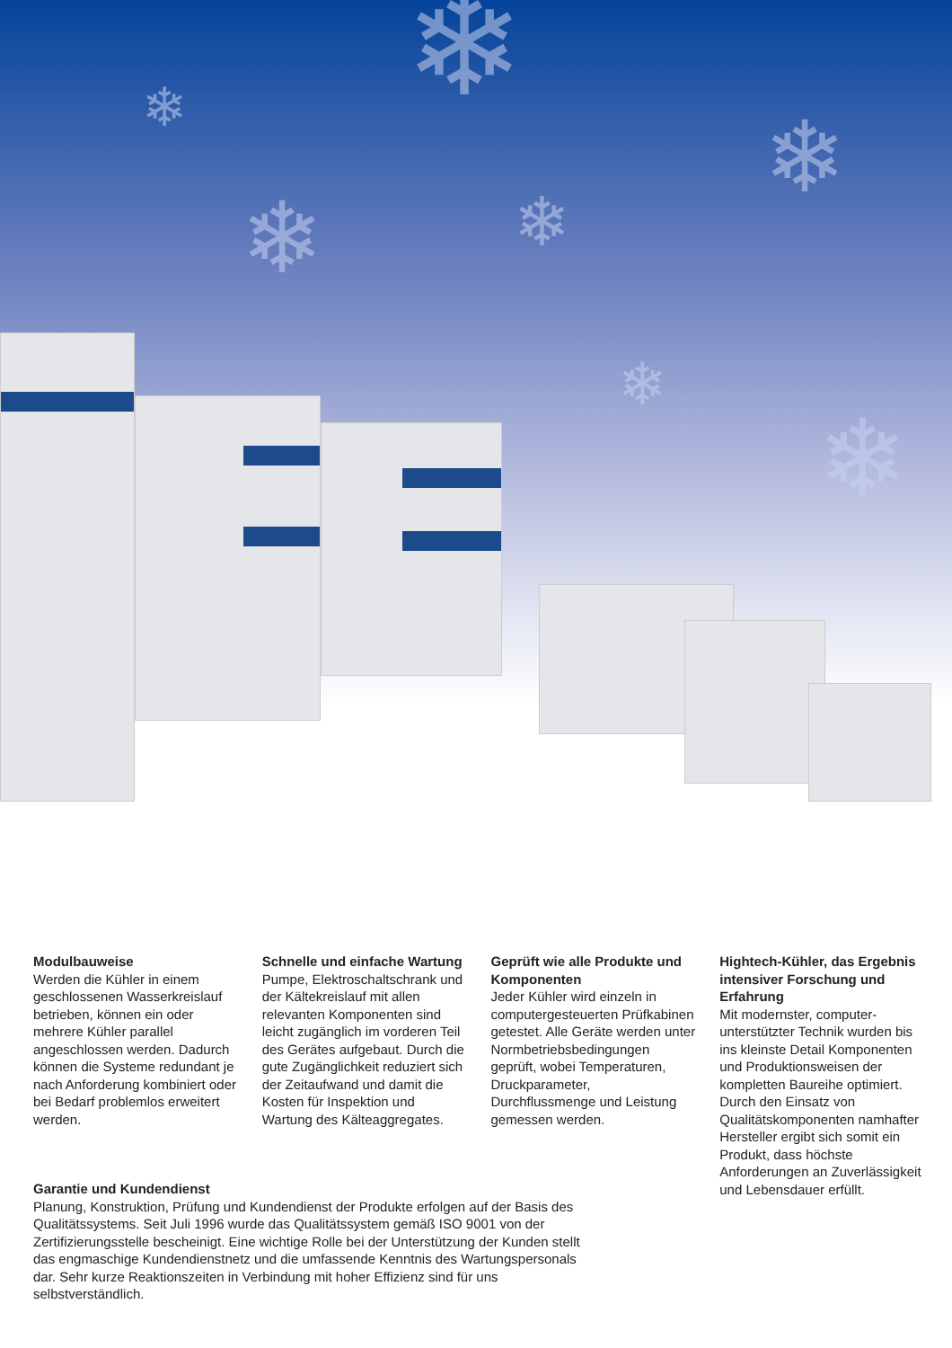❄
❄ ❄
❄ ❄
❄
❄
Modulbauweise
Werden die Kühler in einem geschlossenen Wasserkreislauf betrieben, können ein oder mehrere Kühler parallel angeschlossen werden. Dadurch können die Systeme redundant je nach Anforderung kombiniert oder bei Bedarf problemlos erweitert werden.
Schnelle und einfache Wartung
Pumpe, Elektroschaltschrank und der Kältekreislauf mit allen relevanten Komponenten sind leicht zugänglich im vorderen Teil des Gerätes aufgebaut. Durch die gute Zugänglichkeit reduziert sich der Zeitaufwand und damit die Kosten für Inspektion und Wartung des Kälteaggregates.
Geprüft wie alle Produkte und Komponenten
Jeder Kühler wird einzeln in computergesteuerten Prüfkabinen getestet. Alle Geräte werden unter Norm­betriebsbedingungen geprüft, wobei Temperaturen, Druck­parameter, Durchflussmenge und Leistung gemessen werden.
Hightech-Kühler, das Ergebnis intensiver Forschung und Erfahrung
Mit modernster, computer­unterstützter Technik wurden bis ins kleinste Detail Komponenten und Produktionsweisen der kompletten Baureihe optimiert. Durch den Einsatz von Qualitätskomponenten namhafter Hersteller ergibt sich somit ein Produkt, dass höchste Anforderungen an Zuverlässigkeit und Lebensdauer erfüllt.
Garantie und Kundendienst
Planung, Konstruktion, Prüfung und Kundendienst der Produkte erfolgen auf der Basis des Qualitätssystems. Seit Juli 1996 wurde das Qualitätssystem gemäß ISO 9001 von der Zertifizierungsstelle bescheinigt. Eine wichtige Rolle bei der Unterstützung der Kunden stellt das engmaschige Kundendienstnetz und die umfassende Kenntnis des Wartungspersonals dar. Sehr kurze Reaktionszeiten in Verbindung mit hoher Effizienz sind für uns selbstverständlich.